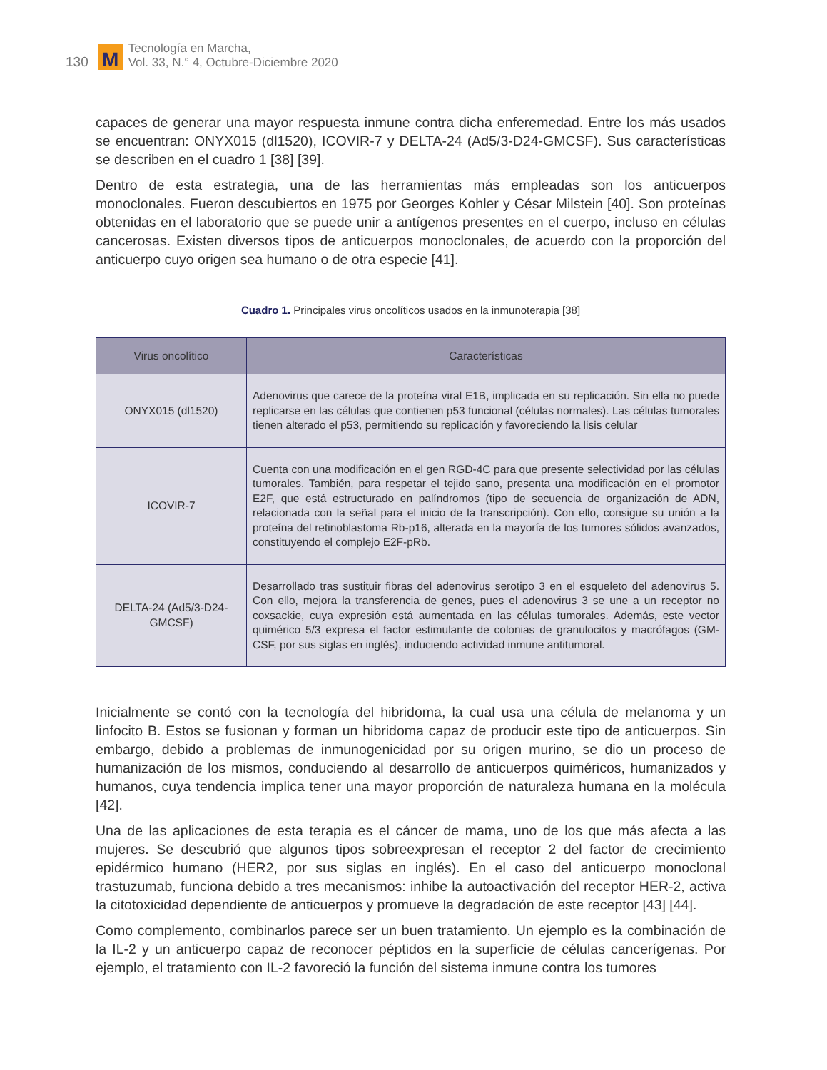130 M Tecnología en Marcha,
Vol. 33, N.° 4, Octubre-Diciembre 2020
capaces de generar una mayor respuesta inmune contra dicha enferemedad. Entre los más usados se encuentran: ONYX015 (dl1520), ICOVIR-7 y DELTA-24 (Ad5/3-D24-GMCSF). Sus características se describen en el cuadro 1 [38] [39].
Dentro de esta estrategia, una de las herramientas más empleadas son los anticuerpos monoclonales. Fueron descubiertos en 1975 por Georges Kohler y César Milstein [40]. Son proteínas obtenidas en el laboratorio que se puede unir a antígenos presentes en el cuerpo, incluso en células cancerosas. Existen diversos tipos de anticuerpos monoclonales, de acuerdo con la proporción del anticuerpo cuyo origen sea humano o de otra especie [41].
Cuadro 1. Principales virus oncolíticos usados en la inmunoterapia [38]
| Virus oncolítico | Características |
| --- | --- |
| ONYX015 (dl1520) | Adenovirus que carece de la proteína viral E1B, implicada en su replicación. Sin ella no puede replicarse en las células que contienen p53 funcional (células normales). Las células tumorales tienen alterado el p53, permitiendo su replicación y favoreciendo la lisis celular |
| ICOVIR-7 | Cuenta con una modificación en el gen RGD-4C para que presente selectividad por las células tumorales. También, para respetar el tejido sano, presenta una modificación en el promotor E2F, que está estructurado en palíndromos (tipo de secuencia de organización de ADN, relacionada con la señal para el inicio de la transcripción). Con ello, consigue su unión a la proteína del retinoblastoma Rb-p16, alterada en la mayoría de los tumores sólidos avanzados, constituyendo el complejo E2F-pRb. |
| DELTA-24 (Ad5/3-D24-GMCSF) | Desarrollado tras sustituir fibras del adenovirus serotipo 3 en el esqueleto del adenovirus 5. Con ello, mejora la transferencia de genes, pues el adenovirus 3 se une a un receptor no coxsackie, cuya expresión está aumentada en las células tumorales. Además, este vector quimérico 5/3 expresa el factor estimulante de colonias de granulocitos y macrófagos (GM-CSF, por sus siglas en inglés), induciendo actividad inmune antitumoral. |
Inicialmente se contó con la tecnología del hibridoma, la cual usa una célula de melanoma y un linfocito B. Estos se fusionan y forman un hibridoma capaz de producir este tipo de anticuerpos. Sin embargo, debido a problemas de inmunogenicidad por su origen murino, se dio un proceso de humanización de los mismos, conduciendo al desarrollo de anticuerpos quiméricos, humanizados y humanos, cuya tendencia implica tener una mayor proporción de naturaleza humana en la molécula [42].
Una de las aplicaciones de esta terapia es el cáncer de mama, uno de los que más afecta a las mujeres. Se descubrió que algunos tipos sobreexpresan el receptor 2 del factor de crecimiento epidérmico humano (HER2, por sus siglas en inglés). En el caso del anticuerpo monoclonal trastuzumab, funciona debido a tres mecanismos: inhibe la autoactivación del receptor HER-2, activa la citotoxicidad dependiente de anticuerpos y promueve la degradación de este receptor [43] [44].
Como complemento, combinarlos parece ser un buen tratamiento. Un ejemplo es la combinación de la IL-2 y un anticuerpo capaz de reconocer péptidos en la superficie de células cancerígenas. Por ejemplo, el tratamiento con IL-2 favoreció la función del sistema inmune contra los tumores